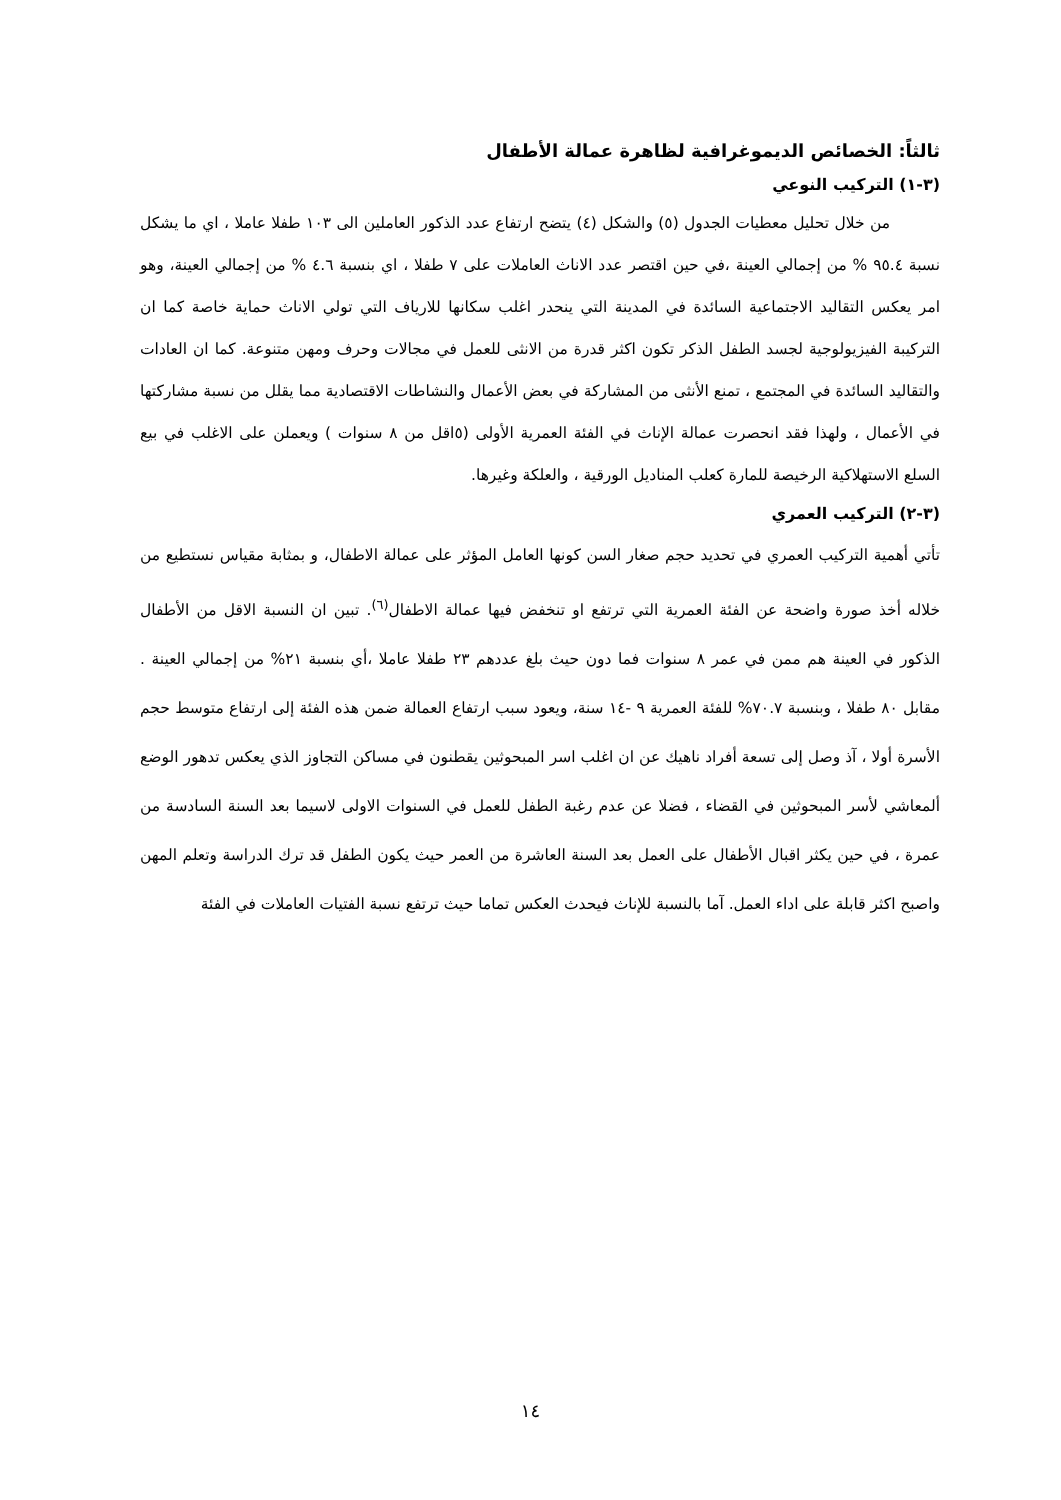ثالثاً: الخصائص الديموغرافية لظاهرة عمالة الأطفال
(٣-١) التركيب النوعي
من خلال تحليل معطيات الجدول (٥) والشكل (٤) يتضح ارتفاع عدد الذكور العاملين الى ١٠٣ طفلا عاملا ، اي ما يشكل نسبة ٩٥.٤ % من إجمالي العينة ،في حين اقتصر عدد الاناث العاملات على ٧ طفلا ، اي بنسبة ٤.٦ % من إجمالي العينة، وهو امر يعكس التقاليد الاجتماعية السائدة في المدينة التي ينحدر اغلب سكانها للارياف التي تولي الاناث حماية خاصة كما ان التركيبة الفيزيولوجية لجسد الطفل الذكر تكون اكثر قدرة من الانثى للعمل في مجالات وحرف ومهن متنوعة. كما ان العادات والتقاليد السائدة في المجتمع ، تمنع الأنثى من المشاركة في بعض الأعمال والنشاطات الاقتصادية مما يقلل من نسبة مشاركتها في الأعمال ، ولهذا فقد انحصرت عمالة الإناث في الفئة العمرية الأولى (٥اقل من ٨ سنوات ) ويعملن على الاغلب في بيع السلع الاستهلاكية الرخيصة للمارة كعلب المناديل الورقية ، والعلكة وغيرها.
(٣-٢) التركيب العمري
تأتي أهمية التركيب العمري في تحديد حجم صغار السن كونها العامل المؤثر على عمالة الاطفال، و بمثابة مقياس نستطيع من خلاله أخذ صورة واضحة عن الفئة العمرية التي ترتفع او تنخفض فيها عمالة الاطفال<sup>(٦)</sup>. تبين ان النسبة الاقل من الأطفال الذكور في العينة هم ممن في عمر ٨ سنوات فما دون حيث بلغ عددهم ٢٣ طفلا عاملا ،أي بنسبة ٢١% من إجمالي العينة . مقابل ٨٠ طفلا ، وبنسبة ٧٠.٧% للفئة العمرية ٩ -١٤ سنة، ويعود سبب ارتفاع العمالة ضمن هذه الفئة إلى ارتفاع متوسط حجم الأسرة أولا ، آذ وصل إلى تسعة أفراد ناهيك عن ان اغلب اسر المبحوثين يقطنون في مساكن التجاوز الذي يعكس تدهور الوضع ألمعاشي لأسر المبحوثين في القضاء ، فضلا عن عدم رغبة الطفل للعمل في السنوات الاولى لاسيما بعد السنة السادسة من عمرة ، في حين يكثر اقبال الأطفال على العمل بعد السنة العاشرة من العمر حيث يكون الطفل قد ترك الدراسة وتعلم المهن واصبح اكثر قابلة على اداء العمل. آما بالنسبة للإناث فيحدث العكس تماما حيث ترتفع نسبة الفتيات العاملات في الفئة
١٤